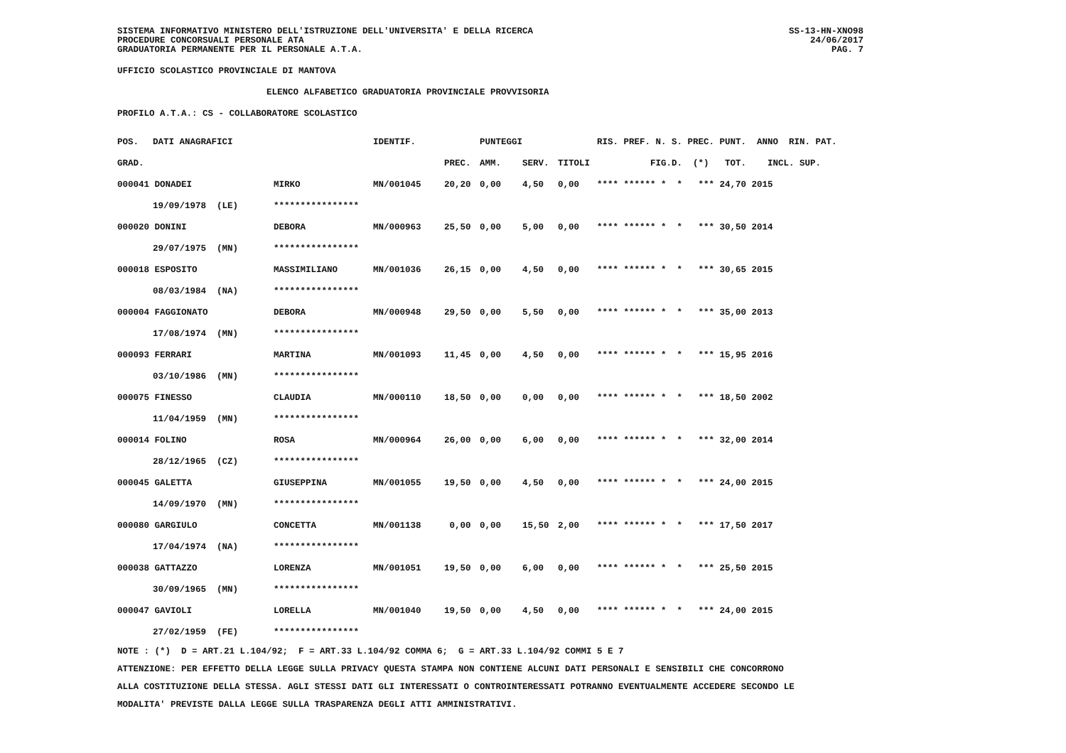SS-13-HN-XNO98
24/06/2017
PAG. 7
SISTEMA INFORMATIVO MINISTERO DELL'ISTRUZIONE DELL'UNIVERSITA' E DELLA RICERCA
PROCEDURE CONCORSUALI PERSONALE ATA
GRADUATORIA PERMANENTE PER IL PERSONALE A.T.A.
UFFICIO SCOLASTICO PROVINCIALE DI MANTOVA
ELENCO ALFABETICO GRADUATORIA PROVINCIALE PROVVISORIA
PROFILO A.T.A.: CS - COLLABORATORE SCOLASTICO
| POS. | DATI ANAGRAFICI | | IDENTIF. | | PUNTEGGI | | | RIS. PREF. N. S. PREC. PUNT. ANNO RIN. PAT. |
| --- | --- | --- | --- | --- | --- | --- | --- | --- |
| GRAD. | | | | PREC. | AMM. | SERV. | TITOLI | FIG.D. (*) TOT. INCL. SUP. |
| 000041 DONADEI | | MIRKO | MN/001045 | 20,20 | 0,00 | 4,50 | 0,00 | **** ****** * * *** 24,70 2015 |
| | 19/09/1978 (LE) | **************** | | | | | | |
| 000020 DONINI | | DEBORA | MN/000963 | 25,50 | 0,00 | 5,00 | 0,00 | **** ****** * * *** 30,50 2014 |
| | 29/07/1975 (MN) | **************** | | | | | | |
| 000018 ESPOSITO | | MASSIMILIANO | MN/001036 | 26,15 | 0,00 | 4,50 | 0,00 | **** ****** * * *** 30,65 2015 |
| | 08/03/1984 (NA) | **************** | | | | | | |
| 000004 FAGGIONATO | | DEBORA | MN/000948 | 29,50 | 0,00 | 5,50 | 0,00 | **** ****** * * *** 35,00 2013 |
| | 17/08/1974 (MN) | **************** | | | | | | |
| 000093 FERRARI | | MARTINA | MN/001093 | 11,45 | 0,00 | 4,50 | 0,00 | **** ****** * * *** 15,95 2016 |
| | 03/10/1986 (MN) | **************** | | | | | | |
| 000075 FINESSO | | CLAUDIA | MN/000110 | 18,50 | 0,00 | 0,00 | 0,00 | **** ****** * * *** 18,50 2002 |
| | 11/04/1959 (MN) | **************** | | | | | | |
| 000014 FOLINO | | ROSA | MN/000964 | 26,00 | 0,00 | 6,00 | 0,00 | **** ****** * * *** 32,00 2014 |
| | 28/12/1965 (CZ) | **************** | | | | | | |
| 000045 GALETTA | | GIUSEPPINA | MN/001055 | 19,50 | 0,00 | 4,50 | 0,00 | **** ****** * * *** 24,00 2015 |
| | 14/09/1970 (MN) | **************** | | | | | | |
| 000080 GARGIULO | | CONCETTA | MN/001138 | 0,00 | 0,00 | 15,50 | 2,00 | **** ****** * * *** 17,50 2017 |
| | 17/04/1974 (NA) | **************** | | | | | | |
| 000038 GATTAZZO | | LORENZA | MN/001051 | 19,50 | 0,00 | 6,00 | 0,00 | **** ****** * * *** 25,50 2015 |
| | 30/09/1965 (MN) | **************** | | | | | | |
| 000047 GAVIOLI | | LORELLA | MN/001040 | 19,50 | 0,00 | 4,50 | 0,00 | **** ****** * * *** 24,00 2015 |
| | 27/02/1959 (FE) | **************** | | | | | | |
NOTE : (*) D = ART.21 L.104/92; F = ART.33 L.104/92 COMMA 6; G = ART.33 L.104/92 COMMI 5 E 7
ATTENZIONE: PER EFFETTO DELLA LEGGE SULLA PRIVACY QUESTA STAMPA NON CONTIENE ALCUNI DATI PERSONALI E SENSIBILI CHE CONCORRONO
ALLA COSTITUZIONE DELLA STESSA. AGLI STESSI DATI GLI INTERESSATI O CONTROINTERESSATI POTRANNO EVENTUALMENTE ACCEDERE SECONDO LE
MODALITA' PREVISTE DALLA LEGGE SULLA TRASPARENZA DEGLI ATTI AMMINISTRATIVI.